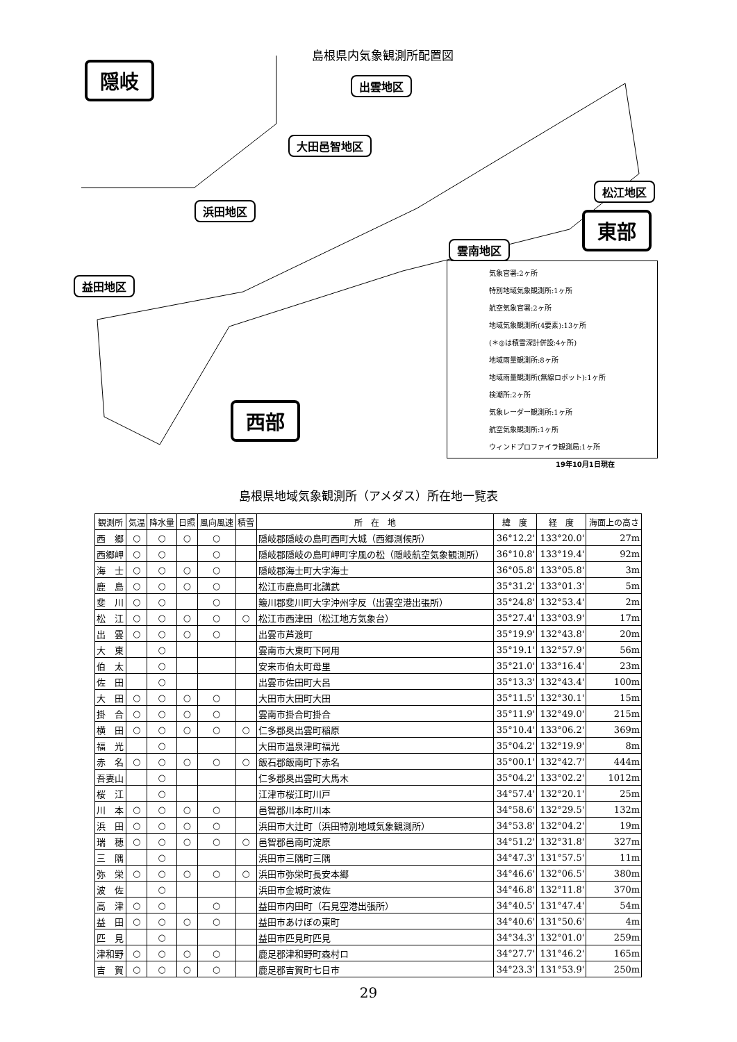島根県内気象観測所配置図
隠岐 出雲地区
大田邑智地区
浜田地区
益田地区
松江地区
雲南地区
東部
西部
気象官署:2ヶ所
特別地域気象観測所:1ヶ所
航空気象官署:2ヶ所
地域気象観測所(4要素):13ヶ所
(＊◎は積雪深計併設:4ヶ所)
地域雨量観測所:8ヶ所
地域雨量観測所(無線ロボット):1ヶ所
検潮所:2ヶ所
気象レーダー観測所:1ヶ所
航空気象観測所:1ヶ所
ウィンドプロファイラ観測局:1ヶ所
19年10月1日現在
島根県地域気象観測所（アメダス）所在地一覧表
| 観測所 | 気温 | 降水量 | 日照 | 風向風速 | 積雪 | 所 在 地 | 緯 度 | 経 度 | 海面上の高さ |
| --- | --- | --- | --- | --- | --- | --- | --- | --- | --- |
| 西 郷 | ○ | ○ | ○ | ○ | | 隠岐郡隠岐の島町西町大城（西郷測候所） | 36°12.2' | 133°20.0' | 27m |
| 西郷岬 | ○ | ○ | | ○ | | 隠岐郡隠岐の島町岬町字風の松（隠岐航空気象観測所） | 36°10.8' | 133°19.4' | 92m |
| 海 士 | ○ | ○ | ○ | ○ | | 隠岐郡海士町大字海士 | 36°05.8' | 133°05.8' | 3m |
| 鹿 島 | ○ | ○ | ○ | ○ | | 松江市鹿島町北講武 | 35°31.2' | 133°01.3' | 5m |
| 斐 川 | ○ | ○ | | ○ | | 簸川郡斐川町大字沖州字反（出雲空港出張所） | 35°24.8' | 132°53.4' | 2m |
| 松 江 | ○ | ○ | ○ | ○ | ○ | 松江市西津田（松江地方気象台） | 35°27.4' | 133°03.9' | 17m |
| 出 雲 | ○ | ○ | ○ | ○ | | 出雲市芦渡町 | 35°19.9' | 132°43.8' | 20m |
| 大 東 | | ○ | | | | 雲南市大東町下阿用 | 35°19.1' | 132°57.9' | 56m |
| 伯 太 | | ○ | | | | 安来市伯太町母里 | 35°21.0' | 133°16.4' | 23m |
| 佐 田 | | ○ | | | | 出雲市佐田町大呂 | 35°13.3' | 132°43.4' | 100m |
| 大 田 | ○ | ○ | ○ | ○ | | 大田市大田町大田 | 35°11.5' | 132°30.1' | 15m |
| 掛 合 | ○ | ○ | ○ | ○ | | 雲南市掛合町掛合 | 35°11.9' | 132°49.0' | 215m |
| 横 田 | ○ | ○ | ○ | ○ | ○ | 仁多郡奥出雲町稲原 | 35°10.4' | 133°06.2' | 369m |
| 福 光 | | ○ | | | | 大田市温泉津町福光 | 35°04.2' | 132°19.9' | 8m |
| 赤 名 | ○ | ○ | ○ | ○ | ○ | 飯石郡飯南町下赤名 | 35°00.1' | 132°42.7' | 444m |
| 吾妻山 | | ○ | | | | 仁多郡奥出雲町大馬木 | 35°04.2' | 133°02.2' | 1012m |
| 桜 江 | | ○ | | | | 江津市桜江町川戸 | 34°57.4' | 132°20.1' | 25m |
| 川 本 | ○ | ○ | ○ | ○ | | 邑智郡川本町川本 | 34°58.6' | 132°29.5' | 132m |
| 浜 田 | ○ | ○ | ○ | ○ | | 浜田市大辻町（浜田特別地域気象観測所） | 34°53.8' | 132°04.2' | 19m |
| 瑞 穂 | ○ | ○ | ○ | ○ | ○ | 邑智郡邑南町淀原 | 34°51.2' | 132°31.8' | 327m |
| 三 隅 | | ○ | | | | 浜田市三隅町三隅 | 34°47.3' | 131°57.5' | 11m |
| 弥 栄 | ○ | ○ | ○ | ○ | ○ | 浜田市弥栄町長安本郷 | 34°46.6' | 132°06.5' | 380m |
| 波 佐 | | ○ | | | | 浜田市金城町波佐 | 34°46.8' | 132°11.8' | 370m |
| 高 津 | ○ | ○ | | ○ | | 益田市内田町（石見空港出張所） | 34°40.5' | 131°47.4' | 54m |
| 益 田 | ○ | ○ | ○ | ○ | | 益田市あけぼの東町 | 34°40.6' | 131°50.6' | 4m |
| 匹 見 | | ○ | | | | 益田市匹見町匹見 | 34°34.3' | 132°01.0' | 259m |
| 津和野 | ○ | ○ | ○ | ○ | | 鹿足郡津和野町森村ロ | 34°27.7' | 131°46.2' | 165m |
| 吉 賀 | ○ | ○ | ○ | ○ | | 鹿足郡吉賀町七日市 | 34°23.3' | 131°53.9' | 250m |
29